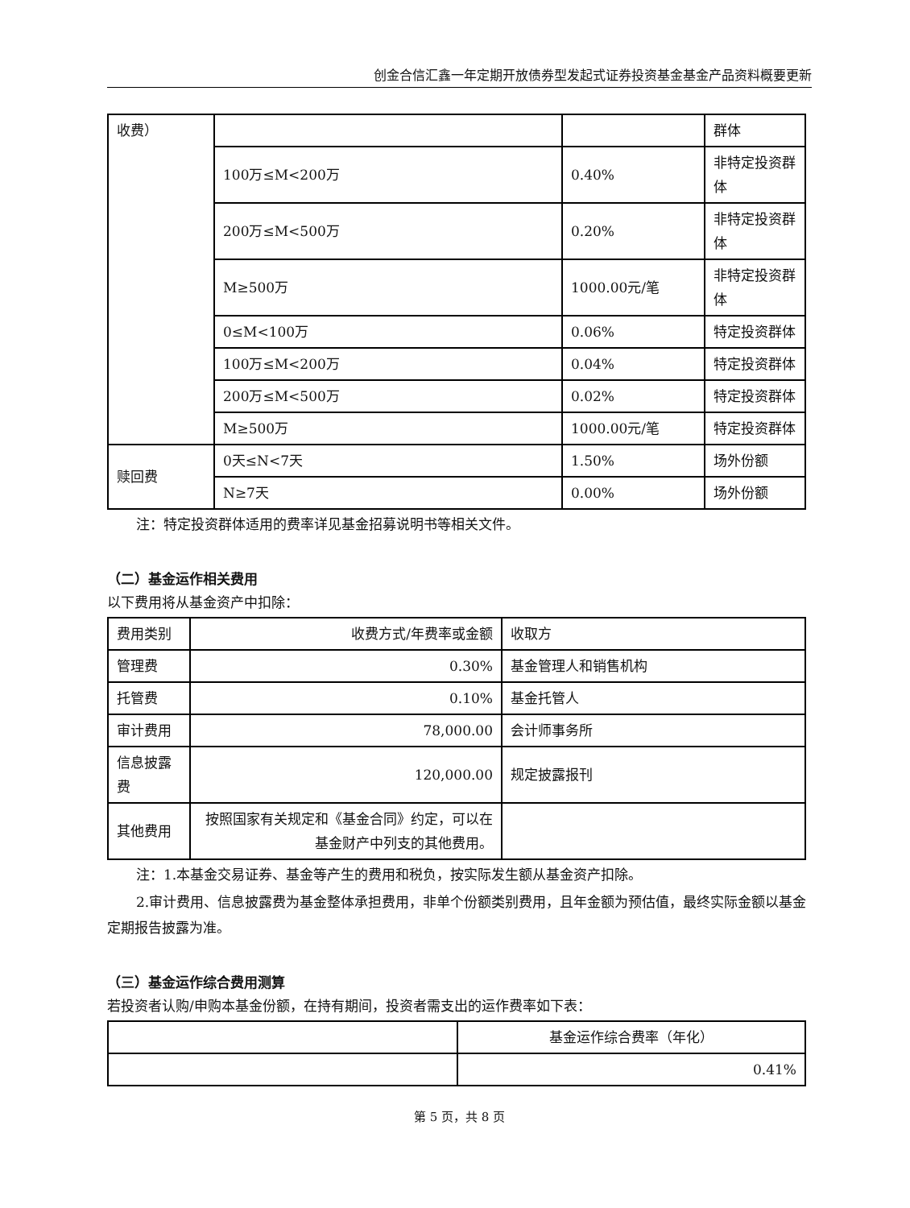创金合信汇鑫一年定期开放债券型发起式证券投资基金基金产品资料概要更新
| 收费） | | | 群体 |
| | 100万≤M<200万 | 0.40% | 非特定投资群体 |
| | 200万≤M<500万 | 0.20% | 非特定投资群体 |
| | M≥500万 | 1000.00元/笔 | 非特定投资群体 |
| | 0≤M<100万 | 0.06% | 特定投资群体 |
| | 100万≤M<200万 | 0.04% | 特定投资群体 |
| | 200万≤M<500万 | 0.02% | 特定投资群体 |
| | M≥500万 | 1000.00元/笔 | 特定投资群体 |
| 赎回费 | 0天≤N<7天 | 1.50% | 场外份额 |
| | N≥7天 | 0.00% | 场外份额 |
注：特定投资群体适用的费率详见基金招募说明书等相关文件。
（二）基金运作相关费用
以下费用将从基金资产中扣除：
| 费用类别 | 收费方式/年费率或金额 | 收取方 |
| 管理费 | 0.30% | 基金管理人和销售机构 |
| 托管费 | 0.10% | 基金托管人 |
| 审计费用 | 78,000.00 | 会计师事务所 |
| 信息披露费 | 120,000.00 | 规定披露报刊 |
| 其他费用 | 按照国家有关规定和《基金合同》约定，可以在基金财产中列支的其他费用。 | |
注：1.本基金交易证券、基金等产生的费用和税负，按实际发生额从基金资产扣除。
2.审计费用、信息披露费为基金整体承担费用，非单个份额类别费用，且年金额为预估值，最终实际金额以基金定期报告披露为准。
（三）基金运作综合费用测算
若投资者认购/申购本基金份额，在持有期间，投资者需支出的运作费率如下表：
| | 基金运作综合费率（年化） |
| | 0.41% |
第 5 页，共 8 页